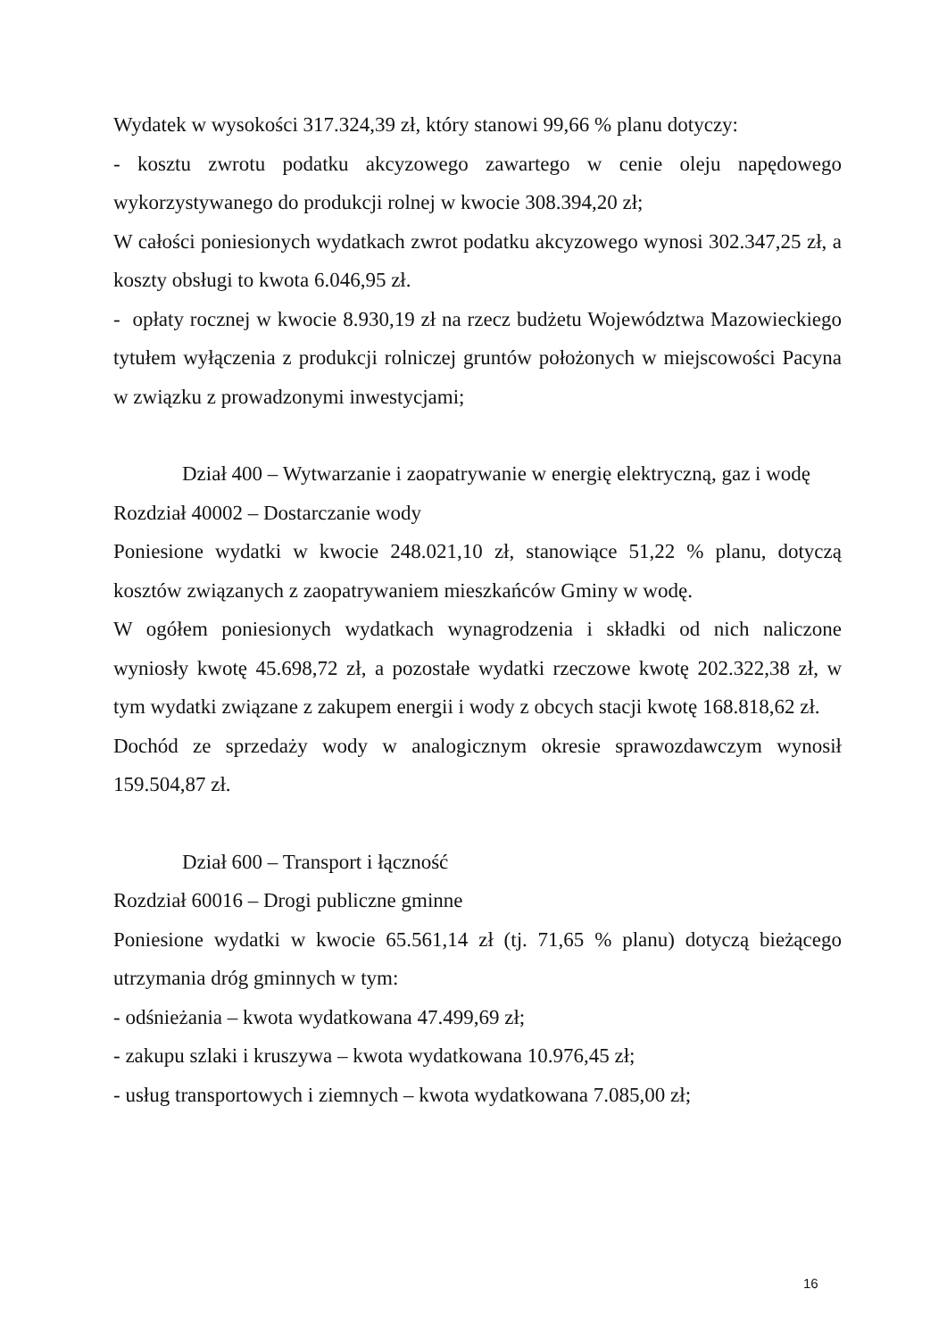Wydatek w wysokości 317.324,39 zł, który stanowi 99,66 % planu dotyczy:
- kosztu zwrotu podatku akcyzowego zawartego w cenie oleju napędowego wykorzystywanego do produkcji rolnej w kwocie 308.394,20 zł;
W całości poniesionych wydatkach zwrot podatku akcyzowego wynosi 302.347,25 zł, a koszty obsługi to kwota 6.046,95 zł.
- opłaty rocznej w kwocie 8.930,19 zł na rzecz budżetu Województwa Mazowieckiego tytułem wyłączenia z produkcji rolniczej gruntów położonych w miejscowości Pacyna w związku z prowadzonymi inwestycjami;
Dział 400 – Wytwarzanie i zaopatrywanie w energię elektryczną, gaz i wodę
Rozdział 40002 – Dostarczanie wody
Poniesione wydatki w kwocie 248.021,10 zł, stanowiące 51,22 % planu, dotyczą kosztów związanych z zaopatrywaniem mieszkańców Gminy w wodę.
W ogółem poniesionych wydatkach wynagrodzenia i składki od nich naliczone wyniosły kwotę 45.698,72 zł, a pozostałe wydatki rzeczowe kwotę 202.322,38 zł, w tym wydatki związane z zakupem energii i wody z obcych stacji kwotę 168.818,62 zł.
Dochód ze sprzedaży wody w analogicznym okresie sprawozdawczym wynosił 159.504,87 zł.
Dział 600 – Transport i łączność
Rozdział 60016 – Drogi publiczne gminne
Poniesione wydatki w kwocie 65.561,14 zł (tj. 71,65 % planu) dotyczą bieżącego utrzymania dróg gminnych w tym:
- odśnieżania – kwota wydatkowana 47.499,69 zł;
- zakupu szlaki i kruszywa – kwota wydatkowana 10.976,45 zł;
- usług transportowych i ziemnych – kwota wydatkowana 7.085,00 zł;
16